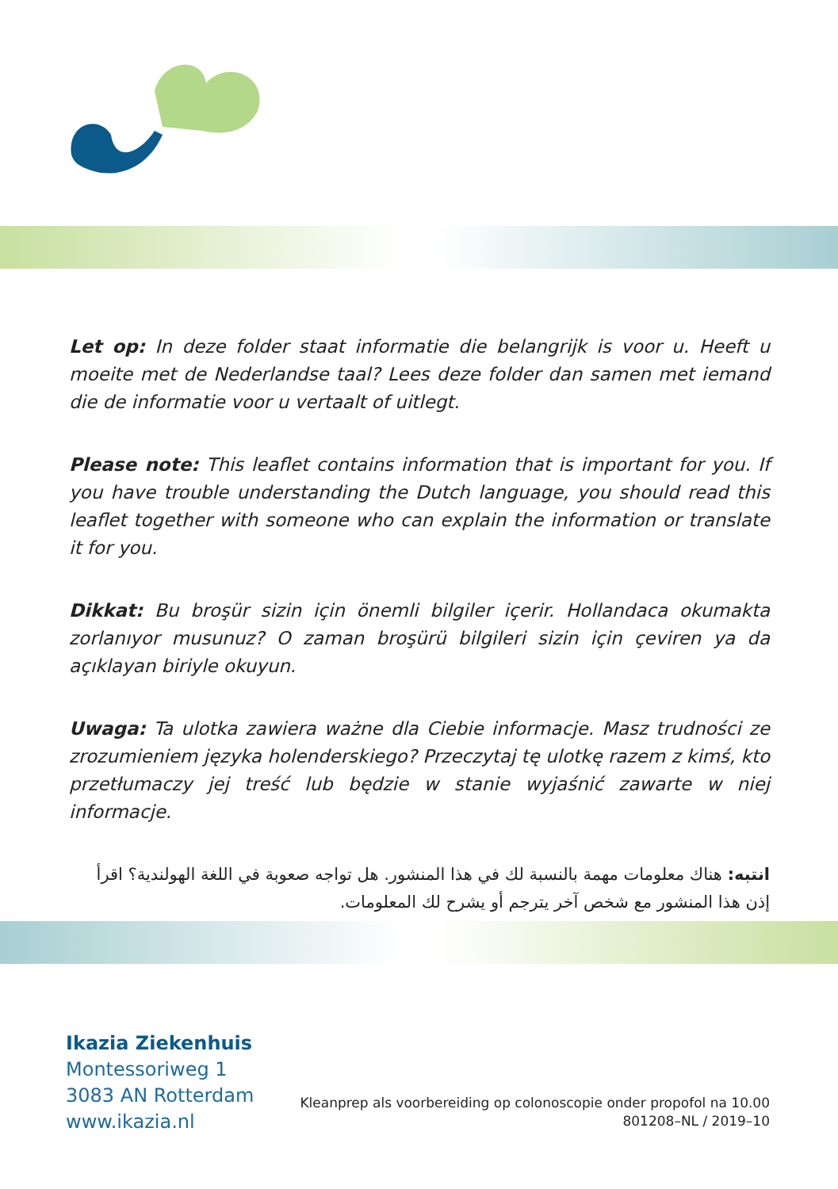Let op: In deze folder staat informatie die belangrijk is voor u. Heeft u moeite met de Nederlandse taal? Lees deze folder dan samen met iemand die de informatie voor u vertaalt of uitlegt.
Please note: This leaflet contains information that is important for you. If you have trouble understanding the Dutch language, you should read this leaflet together with someone who can explain the information or translate it for you.
Dikkat: Bu broşür sizin için önemli bilgiler içerir. Hollandaca okumakta zorlanıyor musunuz? O zaman broşürü bilgileri sizin için çeviren ya da açıklayan biriyle okuyun.
Uwaga: Ta ulotka zawiera ważne dla Ciebie informacje. Masz trudności ze zrozumieniem języka holenderskiego? Przeczytaj tę ulotkę razem z kimś, kto przetłumaczy jej treść lub będzie w stanie wyjaśnić zawarte w niej informacje.
انتبه: هناك معلومات مهمة بالنسبة لك في هذا المنشور. هل تواجه صعوبة في اللغة الهولندية؟ اقرأ إذن هذا المنشور مع شخص آخر يترجم أو يشرح لك المعلومات.
Ikazia Ziekenhuis
Montessoriweg 1
3083 AN Rotterdam
www.ikazia.nl
Kleanprep als voorbereiding op colonoscopie onder propofol na 10.00
801208–NL / 2019–10